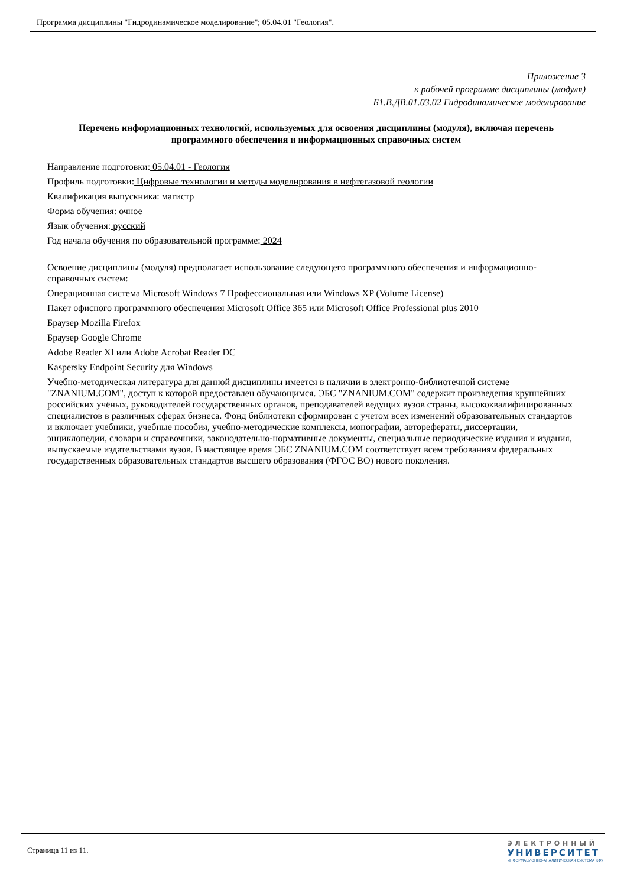Программа дисциплины "Гидродинамическое моделирование"; 05.04.01 "Геология".
Приложение 3
к рабочей программе дисциплины (модуля)
Б1.В.ДВ.01.03.02 Гидродинамическое моделирование
Перечень информационных технологий, используемых для освоения дисциплины (модуля), включая перечень программного обеспечения и информационных справочных систем
Направление подготовки: 05.04.01 - Геология
Профиль подготовки: Цифровые технологии и методы моделирования в нефтегазовой геологии
Квалификация выпускника: магистр
Форма обучения: очное
Язык обучения: русский
Год начала обучения по образовательной программе: 2024
Освоение дисциплины (модуля) предполагает использование следующего программного обеспечения и информационно-справочных систем:
Операционная система Microsoft Windows 7 Профессиональная или Windows XP (Volume License)
Пакет офисного программного обеспечения Microsoft Office 365 или Microsoft Office Professional plus 2010
Браузер Mozilla Firefox
Браузер Google Chrome
Adobe Reader XI или Adobe Acrobat Reader DC
Kaspersky Endpoint Security для Windows
Учебно-методическая литература для данной дисциплины имеется в наличии в электронно-библиотечной системе "ZNANIUM.COM", доступ к которой предоставлен обучающимся. ЭБС "ZNANIUM.COM" содержит произведения крупнейших российских учёных, руководителей государственных органов, преподавателей ведущих вузов страны, высококвалифицированных специалистов в различных сферах бизнеса. Фонд библиотеки сформирован с учетом всех изменений образовательных стандартов и включает учебники, учебные пособия, учебно-методические комплексы, монографии, авторефераты, диссертации, энциклопедии, словари и справочники, законодательно-нормативные документы, специальные периодические издания и издания, выпускаемые издательствами вузов. В настоящее время ЭБС ZNANIUM.COM соответствует всем требованиям федеральных государственных образовательных стандартов высшего образования (ФГОС ВО) нового поколения.
Страница 11 из 11.
ЭЛЕКТРОННЫЙ
УНИВЕРСИТЕТ
ИНФОРМАЦИОННО-АНАЛИТИЧЕСКАЯ СИСТЕМА КФУ